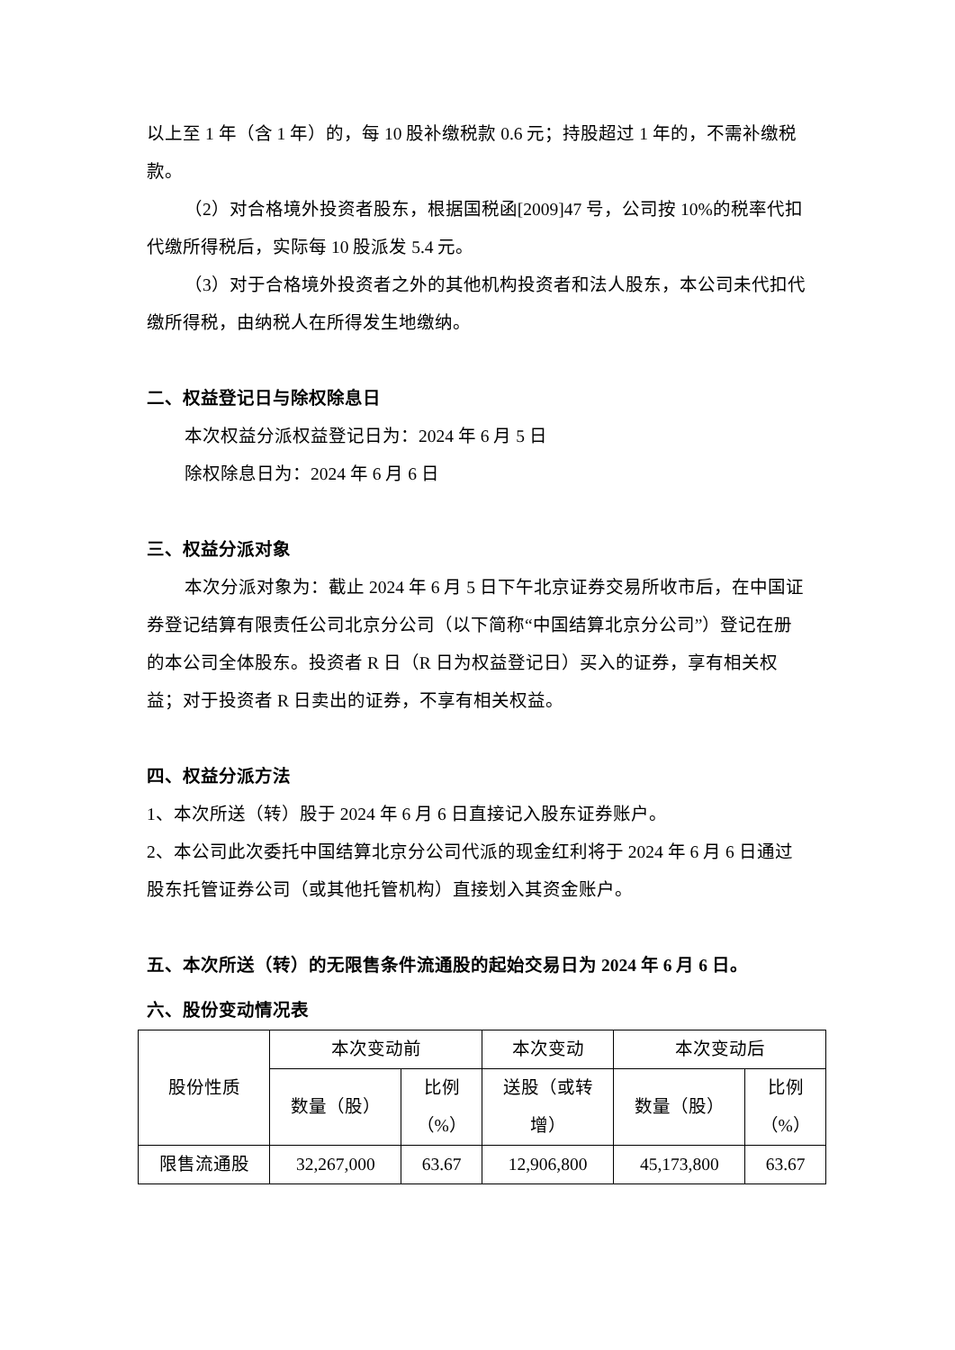以上至 1 年（含 1 年）的，每 10 股补缴税款 0.6 元；持股超过 1 年的，不需补缴税款。
（2）对合格境外投资者股东，根据国税函[2009]47 号，公司按 10%的税率代扣代缴所得税后，实际每 10 股派发 5.4 元。
（3）对于合格境外投资者之外的其他机构投资者和法人股东，本公司未代扣代缴所得税，由纳税人在所得发生地缴纳。
二、权益登记日与除权除息日
本次权益分派权益登记日为：2024 年 6 月 5 日
除权除息日为：2024 年 6 月 6 日
三、权益分派对象
本次分派对象为：截止 2024 年 6 月 5 日下午北京证券交易所收市后，在中国证券登记结算有限责任公司北京分公司（以下简称“中国结算北京分公司”）登记在册的本公司全体股东。投资者 R 日（R 日为权益登记日）买入的证券，享有相关权益；对于投资者 R 日卖出的证券，不享有相关权益。
四、权益分派方法
1、本次所送（转）股于 2024 年 6 月 6 日直接记入股东证券账户。
2、本公司此次委托中国结算北京分公司代派的现金红利将于 2024 年 6 月 6 日通过股东托管证券公司（或其他托管机构）直接划入其资金账户。
五、本次所送（转）的无限售条件流通股的起始交易日为 2024 年 6 月 6 日。
六、股份变动情况表
| 股份性质 | 本次变动前 | | 本次变动 | 本次变动后 | |
| | 数量（股） | 比例 （%） | 送股（或转 增） | 数量（股） | 比例 （%） |
| 限售流通股 | 32,267,000 | 63.67 | 12,906,800 | 45,173,800 | 63.67 |